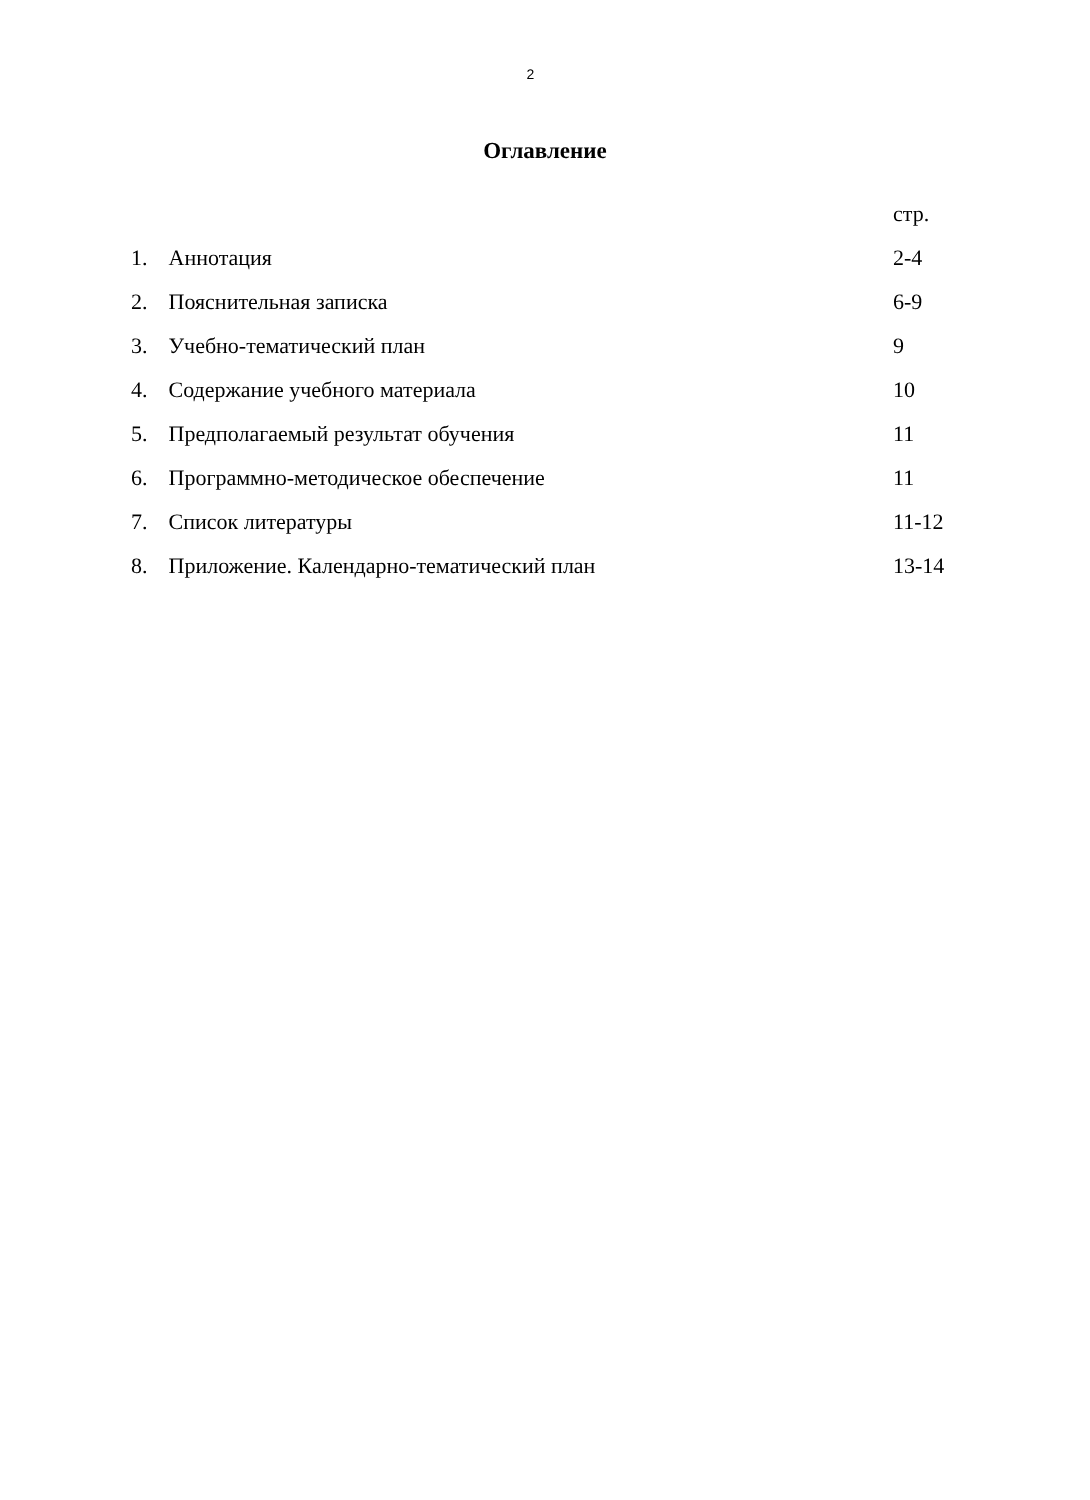2
Оглавление
стр.
1. Аннотация 2-4
2. Пояснительная записка 6-9
3. Учебно-тематический план 9
4. Содержание учебного материала 10
5. Предполагаемый результат обучения 11
6. Программно-методическое обеспечение 11
7. Список литературы 11-12
8. Приложение. Календарно-тематический план 13-14